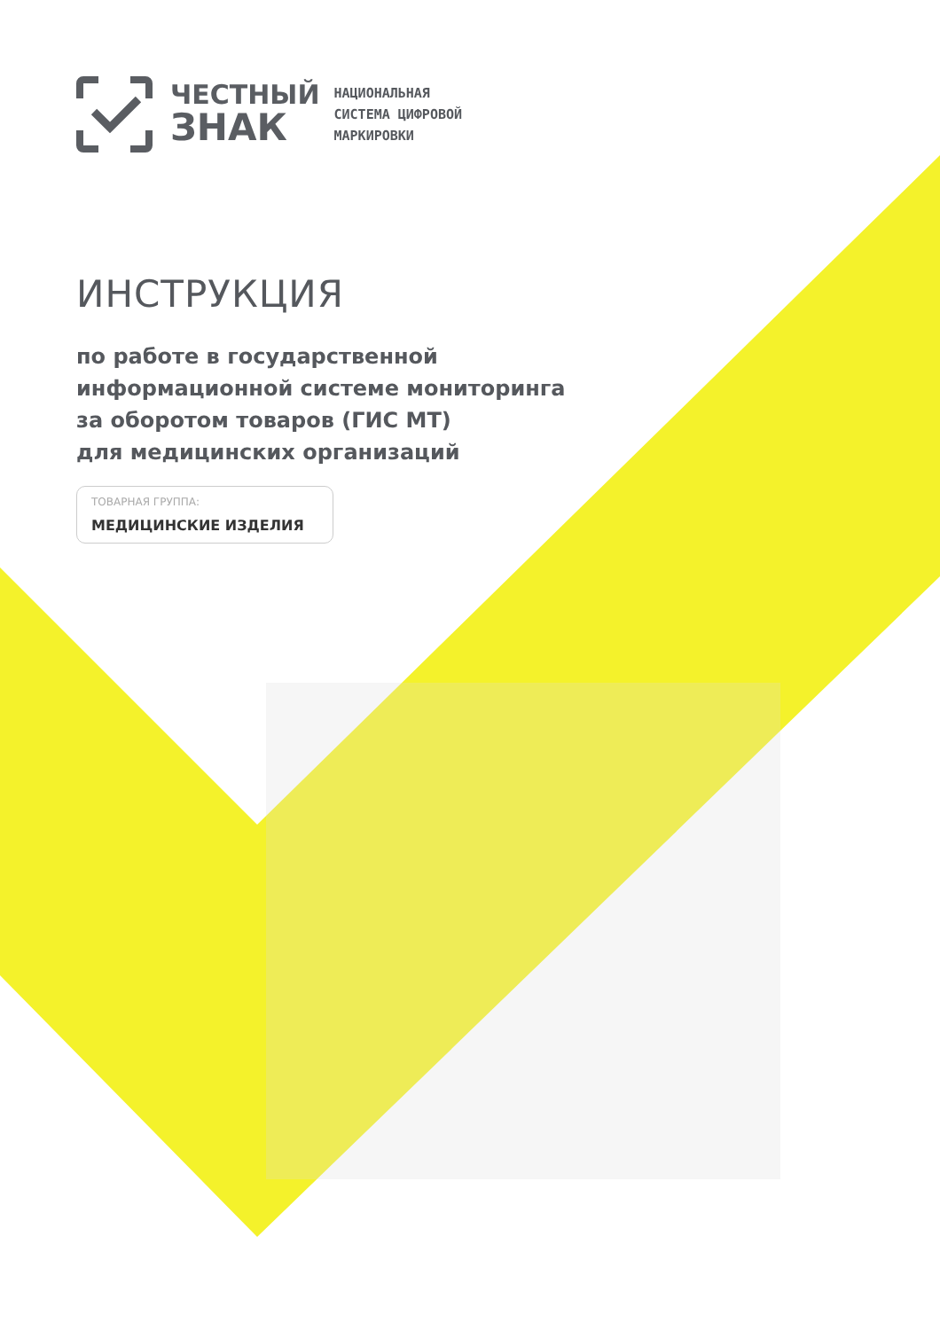ЧЕСТНЫЙ
ЗНАК
НАЦИОНАЛЬНАЯ
СИСТЕМА ЦИФРОВОЙ
МАРКИРОВКИ
ИНСТРУКЦИЯ
по работе в государственной
информационной системе мониторинга
за оборотом товаров (ГИС МТ)
для медицинских организаций
ТОВАРНАЯ ГРУППА:
МЕДИЦИНСКИЕ ИЗДЕЛИЯ